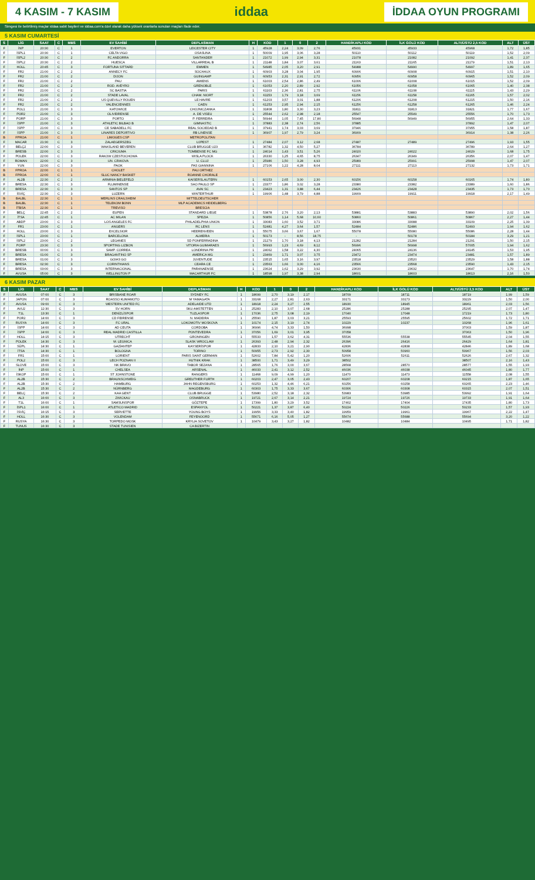4 KASIM - 7 KASIM
iddaa
İDDAA OYUN PROGRAMI
Simgesi ile belirtilmiş maçlar iddaa sabit bayileri ve iddaa.com'a özel olarak daha yüksek oranlarla sunulan maçları ifade eder.
5 KASIM CUMARTESİ
| S | LİG | SAAT | C | MBS | EV SAHİBİ | DEPLASMAN | H | KOD | 1 | 0 | 2 | HANDİKAPLI KOD | İLK GOLÜ KOD | ALTI/ÜSTÜ 2,5 KOD | ALT | ÜST |
| --- | --- | --- | --- | --- | --- | --- | --- | --- | --- | --- | --- | --- | --- | --- | --- | --- |
| F | İNP | 20:30 | C | 1 | EVERTON | LEICESTER CITY | 1 | 45928 | 2,24 | 3,09 | 2,76 | 45931 | 45933 | 45968 | 1,72 | 1,85 |
| F | İSPL1 | 20:30 | C | 1 | CELTA VIGO | OSASUNA | 1 | 50009 | 1,95 | 3,06 | 3,28 | 50110 | 50112 | 50119 | 1,52 | 2,09 |
| F | İSPL2 | 20:30 | C | 2 | FC ANDORRA | SANTANDER | 1 | 21072 | 1,99 | 2,94 | 3,31 | 21078 | 21082 | 21092 | 1,41 | 2,37 |
| F | İSPL2 | 20:30 | C | 2 | HUESCA | VILLARREAL B | 1 | 21148 | 1,84 | 3,07 | 3,61 | 21163 | 21165 | 21179 | 1,51 | 2,13 |
| F | HOLL | 20:45 | C | 3 | FORTUNA SITTARD | EMMEN | 1 | 54985 | 2,05 | 3,20 | 2,91 | 54988 | 54990 | 54997 | 1,89 | 1,65 |
| F | FR2 | 21:00 | C | 2 | ANNECY FC | SOCHAUX | 1 | 60903 | 3,28 | 3,04 | 1,95 | 60906 | 60908 | 60915 | 1,51 | 2,10 |
| F | FR2 | 21:00 | C | 2 | DIJON | GUINGAMP | 1 | 60953 | 2,31 | 2,91 | 2,72 | 60956 | 60958 | 60965 | 1,52 | 2,09 |
| F | FR2 | 21:00 | C | 2 | PAU | AMIENS | 1 | 61003 | 2,54 | 2,86 | 2,49 | 61006 | 61008 | 61015 | 1,52 | 2,09 |
| F | FR2 | 21:00 | C | 2 | ROD. AVEYRO | GRENOBLE | 1 | 61053 | 2,20 | 2,89 | 2,92 | 61056 | 61058 | 61065 | 1,40 | 2,38 |
| F | FR2 | 21:00 | C | 2 | SC BASTIA | PARIS | 1 | 61103 | 2,36 | 2,81 | 2,75 | 61106 | 61108 | 61115 | 1,43 | 2,29 |
| F | FR2 | 21:00 | C | 2 | STADE LAVAL | CHAM. NIORT | 1 | 61153 | 1,79 | 3,18 | 3,69 | 61156 | 61158 | 61165 | 1,57 | 2,02 |
| F | FR2 | 21:00 | C | 2 | US QUEVILLY ROUEN | LE HAVRE | 1 | 61203 | 3,57 | 3,01 | 1,88 | 61206 | 61208 | 61215 | 1,50 | 2,16 |
| F | FR2 | 21:00 | C | 2 | VALENCIENNES | CAEN | 1 | 61253 | 2,95 | 2,94 | 2,15 | 61256 | 61258 | 61265 | 1,46 | 2,24 |
| F | POL1 | 21:00 | C | 3 | KATOWICE | CHOJNICZANKA | 1 | 31808 | 1,80 | 3,30 | 3,23 | 31811 | 31813 | 31821 | 1,77 | 1,67 |
| F | POR2 | 21:00 | C | 3 | OLIVEIRENSE | A. DE VISEU | 1 | 25544 | 2,62 | 2,98 | 2,18 | 25547 | 25549 | 25556 | 1,70 | 1,73 |
| F | PORP | 21:00 | C | 3 | PORTO | P. FERREIRA | 1 | 56944 | 1,05 | 7,45 | 17,80 | 56948 | 56949 | 56955 | 2,64 | 1,33 |
| F | İSPP | 21:00 | C | 3 | ATHLETIC BILBAO B | GIMNASTIC | 1 | 37883 | 2,38 | 2,74 | 2,56 | 37885 | | 37892 | 1,47 | 2,07 |
| F | İSPP | 21:00 | C | 3 | CE SABADELL FC | REAL SOCIEDAD B | 1 | 37941 | 1,74 | 3,03 | 3,69 | 37946 | | 37955 | 1,58 | 1,87 |
| F | İSPP | 21:00 | C | 3 | LINARES DEPORTIVO | RB LINENSE | 1 | 36907 | 1,97 | 2,79 | 3,24 | 36909 | | 36914 | 1,38 | 2,26 |
| B | FPROA | 21:00 | C | 1 | LIMOGES CSP | METROPOLITAN | | | | | | | | | | |
| F | MACAR | 21:30 | C | 3 | ZALAEGERSZEG | UJPEST | 1 | 27484 | 2,07 | 3,12 | 2,68 | 27487 | 27489 | 27496 | 1,93 | 1,55 |
| F | BELÇ2 | 22:00 | C | 3 | WAASLAND BEVEREN | CLUB BRUGGE U23 | 1 | 36782 | 1,32 | 4,50 | 5,27 | 36784 | | 36789 | 2,64 | 1,27 |
| F | BRESB | 22:00 | C | 3 | CRICIUMA | TOMBENSE FC MG | 1 | 24014 | 1,43 | 3,51 | 5,26 | 24020 | 24022 | 24029 | 1,68 | 1,75 |
| F | POLEK | 22:00 | C | 3 | RAKOW CZESTOCHOWA | WISLA PLOCK | 1 | 26330 | 1,25 | 4,65 | 8,75 | 26347 | 26349 | 26356 | 2,07 | 1,47 |
| F | ROMAN | 22:00 | C | 3 | UN. CRAIOVA | U. CLUJ | 1 | 25986 | 1,50 | 3,28 | 4,93 | 25989 | 25991 | 25998 | 1,47 | 2,07 |
| F | YUN | 22:00 | C | 3 | PAOK | PAS GIANNINA | 1 | 27106 | 1,22 | 4,28 | 8,04 | 27111 | 27113 | 27132 | 1,73 | 1,71 |
| B | FPROA | 22:00 | C | 1 | CHOLET | PAU ORTHEZ | | | | | | | | | | |
| B | FPROA | 22:00 | C | 1 | SLUC NANCY BASKET | ROANNE CHORALE | | | | | | | | | | |
| F | AL2B | 22:30 | C | 2 | ARMINIA BIELEFELD | KAISERSLAUTERN | 1 | 60153 | 2,65 | 3,00 | 2,30 | 60156 | 60158 | 60165 | 1,74 | 1,80 |
| F | BRESA | 22:30 | C | 3 | FLUMINENSE | SAO PAULO SP | 1 | 23377 | 1,86 | 3,02 | 3,28 | 23380 | 23382 | 23389 | 1,60 | 1,86 |
| F | BRESA | 22:30 | C | 3 | SANTOS SP | AVAI SC | 1 | 23423 | 1,31 | 3,88 | 6,44 | 23426 | 23428 | 23435 | 1,73 | 1,70 |
| F | İSVİÇ | 22:30 | C | 3 | LUZERN | WINTERTHUR | 1 | 19906 | 1,48 | 3,79 | 4,88 | 19909 | 19911 | 19918 | 2,17 | 1,49 |
| B | BALBL | 22:30 | C | 1 | MERLINS CRAILSHEIM | MITTELDEUTSCHER | | | | | | | | | | |
| B | BALBL | 22:30 | C | 1 | TELEKOM BONN | MLP ACADEMICS HEIDELBERG | | | | | | | | | | |
| B | İTBSA | 22:30 | C | 1 | TREVISO | BRESCIA | | | | | | | | | | |
| F | BELÇ | 22:45 | C | 2 | EUPEN | STANDARD LIEGE | 1 | 53878 | 2,76 | 3,20 | 2,13 | 53881 | 53883 | 53890 | 2,02 | 1,56 |
| F | İTSA | 22:45 | C | 1 | AC MILAN | SPEZIA | 1 | 50856 | 1,14 | 5,68 | 10,60 | 50860 | 50861 | 50867 | 2,27 | 1,44 |
| F | ABDP | 23:00 | C | 3 | LOS ANGELES FC | PHILADELPHIA UNION | 1 | 33083 | 1,60 | 3,52 | 3,71 | 33086 | 33088 | 33109 | 2,25 | 1,39 |
| F | FR1 | 23:00 | C | 1 | ANGERS | RC LENS | 1 | 52481 | 4,27 | 3,64 | 1,57 | 52484 | 52486 | 52493 | 1,94 | 1,62 |
| F | HOLL | 23:00 | C | 3 | EXCELSIOR | HEERENVEEN | 1 | 55075 | 3,66 | 3,67 | 1,67 | 55078 | 55080 | 55086 | 2,28 | 1,44 |
| F | İSPL1 | 23:00 | C | 1 | BARCELONA | ALMERIA | 1 | 50173 | - | 8,56 | 18,75 | - | 50178 | 50184 | 3,29 | 1,21 |
| F | İSPL2 | 23:00 | C | 2 | LEGANES | SD PONFERRADINA | 1 | 21279 | 1,70 | 3,18 | 4,13 | 21282 | 21284 | 21291 | 1,50 | 2,15 |
| F | PORP | 23:30 | C | 3 | SPORTING LIZBON | VITORIA GUIMARAES | 1 | 56993 | 1,23 | 4,69 | 8,12 | 56996 | 56998 | 57005 | 1,94 | 1,62 |
| F | BRESB | 00:00 | C | 3 | SAMP. CORREA | LONDRINA PR | 1 | 24062 | 1,58 | 3,22 | 4,30 | 24065 | 24136 | 24145 | 1,53 | 1,95 |
| F | BRESA | 01:00 | C | 3 | BRAGANTINO SP | AMERICA MG | 1 | 23469 | 1,71 | 3,07 | 3,75 | 23472 | 23474 | 23481 | 1,57 | 1,89 |
| F | BRESA | 01:00 | C | 3 | GOIAS GO | JUVENTUDE | 1 | 23515 | 1,65 | 3,16 | 3,97 | 23518 | 23520 | 23529 | 1,58 | 1,88 |
| F | BRESA | 02:30 | C | 3 | CORINTHIANS | CEARA CE | 1 | 23563 | 1,66 | 3,00 | 4,16 | 23566 | 23568 | 23590 | 1,43 | 2,15 |
| F | BRESA | 03:00 | C | 3 | INTERNACIONAL | PARANAENSE | 1 | 23624 | 1,62 | 3,29 | 3,92 | 23630 | 23632 | 23647 | 1,70 | 1,74 |
| F | AVUSA | 05:00 | C | 3 | WELLINGTON P | MACARTHUR FC | 1 | 18598 | 1,97 | 3,38 | 2,94 | 18601 | 18603 | 18613 | 2,16 | 1,50 |
6 KASIM PAZAR
| S | LİG | SAAT | C | MBS | EV SAHİBİ | DEPLASMAN | H | KOD | 1 | 0 | 2 | HANDİKAPLI KOD | İLK GOLÜ KOD | ALTI/ÜSTÜ 2,5 KOD | ALT | ÜST |
| --- | --- | --- | --- | --- | --- | --- | --- | --- | --- | --- | --- | --- | --- | --- | --- | --- |
| F | AVUSA | 07:00 | C | 3 | BRISBANE ROAR | SYDNEY FC | 1 | 18699 | 2,70 | 3,19 | 2,17 | 18709 | 18711 | 18719 | 1,99 | 1,59 |
| F | JAPON | 07:00 | C | 3 | ROASSO KUMAMOTO | M YAMAGATA | 1 | 33168 | 2,27 | 2,81 | 2,63 | 33171 | 33173 | 33229 | 1,50 | 2,00 |
| F | AVUSA | 09:00 | C | 3 | WESTERN UNITED FC | ADELAIDE UTD | 1 | 18918 | 2,24 | 3,27 | 2,55 | 18930 | 18945 | 18961 | 2,03 | 1,56 |
| F | AVU2 | 12:30 | C | 3 | SV HORN | SKU AMSTETTEN | 1 | 25283 | 2,10 | 3,07 | 2,68 | 25286 | 25288 | 25295 | 2,07 | 1,47 |
| F | T1L | 13:30 | C | 1 | DENİZLİSPOR | TUZLASPOR | 1 | 17036 | 2,75 | 3,08 | 2,19 | 17040 | 17048 | 17219 | 1,73 | 1,80 |
| F | POR2 | 14:00 | C | 3 | CD FEIRENSE | N. MADEIRA | 1 | 25590 | 1,87 | 3,03 | 3,21 | 25593 | 25595 | 25602 | 1,72 | 1,71 |
| F | RUSYA | 14:00 | C | 3 | FC URAL | LOKOMOTIV MOSKOVA | 1 | 10174 | 2,15 | 3,19 | 2,74 | 10229 | 10237 | 10268 | 1,96 | 1,61 |
| F | İSPP | 14:00 | C | 3 | AD CEUTA | CORDOBA | 1 | 36996 | 4,74 | 3,33 | 1,50 | 36998 | | 37003 | 1,59 | 1,87 |
| F | İSPP | 14:00 | C | 3 | REAL MADRID CASTILLA | PONTEVEDRA | 1 | 37056 | 1,69 | 3,01 | 3,95 | 37058 | | 37063 | 1,50 | 1,96 |
| F | HOLL | 14:15 | C | 3 | UTRECHT | GRONINGEN | 1 | 55533 | 1,57 | 3,62 | 4,31 | 55536 | 55538 | 55545 | 2,04 | 1,55 |
| F | POLEK | 14:30 | C | 3 | M. LEGNICA | SLASK WROCLAW | 1 | 26393 | 2,48 | 2,94 | 2,32 | 26396 | 26416 | 26429 | 1,64 | 1,81 |
| F | SÜPL | 14:30 | C | 1 | GAZİANTEP | KAYSERİSPOR | 1 | 42833 | 2,10 | 3,21 | 2,90 | 42836 | 42838 | 42846 | 1,89 | 1,68 |
| F | İTSA | 14:30 | C | 1 | BOLOGNA | TORINO | 1 | 50955 | 2,73 | 2,92 | 2,30 | 50958 | 50960 | 50967 | 1,56 | 2,03 |
| F | FR1 | 15:00 | C | 1 | LORIENT | PARIS SAINT GERMAIN | 1 | 52602 | 7,84 | 5,42 | 1,20 | 52606 | 52611 | 52626 | 2,67 | 1,32 |
| F | POL2 | 15:00 | C | 3 | LECH POZNAN II | HUTNIK KRAK | 1 | 38500 | 1,71 | 3,49 | 3,29 | 38502 | | 38507 | 2,16 | 1,43 |
| F | SLOVE | 15:00 | C | 3 | NK BRAVO | TABOR SEZANA | 1 | 28565 | 1,76 | 3,00 | 3,67 | 28568 | 28570 | 28577 | 1,55 | 1,93 |
| F | İNP | 15:00 | C | 1 | CHELSEA | ARSENAL | 1 | 46033 | 2,41 | 3,12 | 2,52 | 46036 | 46038 | 46045 | 1,80 | 1,77 |
| F | İSKOP | 15:00 | C | 1 | ST JOHNSTONE | RANGERS | 1 | 11468 | 9,09 | 4,99 | 1,20 | 11470 | 11473 | 11558 | 2,08 | 1,55 |
| F | AL2B | 15:30 | C | 2 | BRAUNSCHWEIG | GREUTHER FURTH | 1 | 60203 | 2,47 | 3,05 | 2,43 | 60207 | 60208 | 60215 | 1,87 | 1,65 |
| F | AL2B | 15:30 | C | 2 | HAMBURG | JAHN REGENSBURG | 1 | 60253 | 1,32 | 4,46 | 6,21 | 60256 | 60258 | 60265 | 2,23 | 1,46 |
| F | AL2B | 15:30 | C | 2 | NÜRNBERG | MAGDEBURG | 1 | 60303 | 1,75 | 3,33 | 3,67 | 60306 | 60308 | 60315 | 2,07 | 1,51 |
| F | BELÇ | 15:30 | C | 2 | KAA GENT | CLUB BRUGGE | 1 | 53980 | 2,52 | 3,18 | 2,32 | 53983 | 53985 | 53992 | 1,91 | 1,64 |
| F | AL3 | 16:00 | C | 3 | ZWICKAU | OSNABRUCK | 1 | 19721 | 2,67 | 3,14 | 2,21 | 19724 | 19726 | 19733 | 1,91 | 1,64 |
| F | T1L | 16:00 | C | 1 | SAMSUNSPOR | GÖZTEPE | 1 | 17399 | 1,80 | 3,29 | 3,52 | 17402 | 17404 | 17435 | 1,80 | 1,73 |
| F | İSPL1 | 16:00 | C | 1 | ATLETICO MADRID | ESPANYOL | 1 | 50221 | 1,37 | 3,87 | 6,40 | 50224 | 50226 | 50233 | 1,57 | 1,93 |
| F | İSVİÇ | 16:15 | C | 3 | SERVETTE | YOUNG BOYS | 1 | 19956 | 3,33 | 3,40 | 1,82 | 19959 | 19961 | 19967 | 2,22 | 1,47 |
| F | HOLL | 16:30 | C | 3 | VOLENDAM | FEYENOORD | 1 | 55671 | 6,16 | 5,05 | 1,27 | 55674 | 55688 | 55694 | 3,20 | 1,22 |
| F | RUSYA | 16:30 | C | 3 | TORPEDO MOSK | KRYLIA SOVETOV | 1 | 10479 | 3,43 | 3,27 | 1,82 | 10482 | 10484 | 10495 | 1,71 | 1,82 |
| F | TUNUS | 16:30 | C | 3 | STADE TUNISIEN | CA BIZERTIN | | | | | | | | | | |